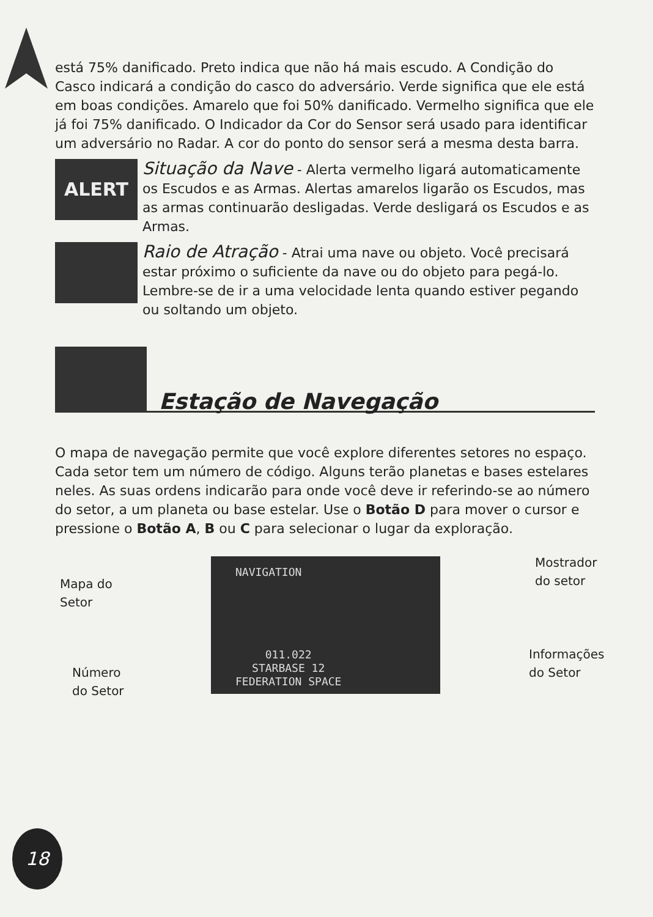está 75% danificado. Preto indica que não há mais escudo. A Condição do Casco indicará a condição do casco do adversário. Verde significa que ele está em boas condições. Amarelo que foi 50% danificado. Vermelho significa que ele já foi 75% danificado. O Indicador da Cor do Sensor será usado para identificar um adversário no Radar. A cor do ponto do sensor será a mesma desta barra.
ALERT
Situação da Nave - Alerta vermelho ligará automaticamente os Escudos e as Armas. Alertas amarelos ligarão os Escudos, mas as armas continuarão desligadas. Verde desligará os Escudos e as Armas.
Raio de Atração - Atrai uma nave ou objeto. Você precisará estar próximo o suficiente da nave ou do objeto para pegá-lo. Lembre-se de ir a uma velocidade lenta quando estiver pegando ou soltando um objeto.
Estação de Navegação
O mapa de navegação permite que você explore diferentes setores no espaço. Cada setor tem um número de código. Alguns terão planetas e bases estelares neles. As suas ordens indicarão para onde você deve ir referindo-se ao número do setor, a um planeta ou base estelar. Use o Botão D para mover o cursor e pressione o Botão A, B ou C para selecionar o lugar da exploração.
Mapa do
Setor
NAVIGATION
011.022
STARBASE 12
FEDERATION SPACE
Mostrador
do setor
Número
do Setor
Informações
do Setor
18